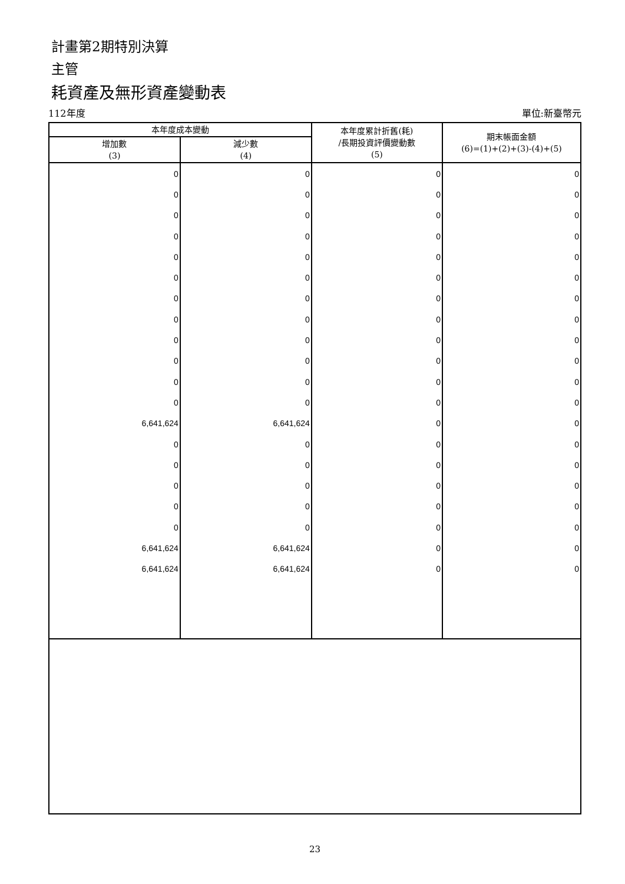計畫第2期特別決算
主管
耗資產及無形資產變動表
112年度 單位:新臺幣元
| 本年度成本變動 | | 本年度累計折舊(耗) /長期投資評價變動數 (5) | 期末帳面金額 (6)=(1)+(2)+(3)-(4)+(5) |
| --- | --- | --- | --- |
| 增加數 (3) | 減少數 (4) | | |
| 0 | 0 | 0 | 0 |
| 0 | 0 | 0 | 0 |
| 0 | 0 | 0 | 0 |
| 0 | 0 | 0 | 0 |
| 0 | 0 | 0 | 0 |
| 0 | 0 | 0 | 0 |
| 0 | 0 | 0 | 0 |
| 0 | 0 | 0 | 0 |
| 0 | 0 | 0 | 0 |
| 0 | 0 | 0 | 0 |
| 0 | 0 | 0 | 0 |
| 0 | 0 | 0 | 0 |
| 6,641,624 | 6,641,624 | 0 | 0 |
| 0 | 0 | 0 | 0 |
| 0 | 0 | 0 | 0 |
| 0 | 0 | 0 | 0 |
| 0 | 0 | 0 | 0 |
| 0 | 0 | 0 | 0 |
| 6,641,624 | 6,641,624 | 0 | 0 |
| 6,641,624 | 6,641,624 | 0 | 0 |
23